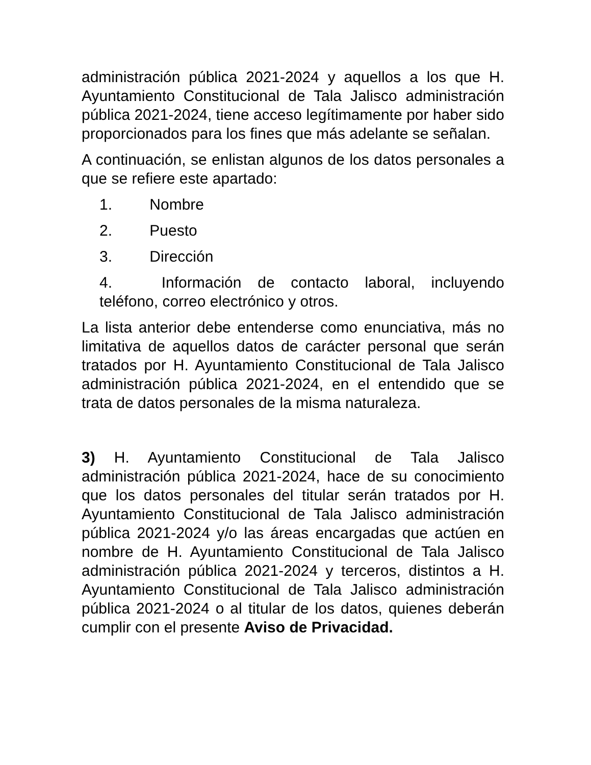administración pública 2021-2024 y aquellos a los que H. Ayuntamiento Constitucional de Tala Jalisco administración pública 2021-2024, tiene acceso legítimamente por haber sido proporcionados para los fines que más adelante se señalan.
A continuación, se enlistan algunos de los datos personales a que se refiere este apartado:
1. Nombre
2. Puesto
3. Dirección
4. Información de contacto laboral, incluyendo teléfono, correo electrónico y otros.
La lista anterior debe entenderse como enunciativa, más no limitativa de aquellos datos de carácter personal que serán tratados por H. Ayuntamiento Constitucional de Tala Jalisco administración pública 2021-2024, en el entendido que se trata de datos personales de la misma naturaleza.
3) H. Ayuntamiento Constitucional de Tala Jalisco administración pública 2021-2024, hace de su conocimiento que los datos personales del titular serán tratados por H. Ayuntamiento Constitucional de Tala Jalisco administración pública 2021-2024 y/o las áreas encargadas que actúen en nombre de H. Ayuntamiento Constitucional de Tala Jalisco administración pública 2021-2024 y terceros, distintos a H. Ayuntamiento Constitucional de Tala Jalisco administración pública 2021-2024 o al titular de los datos, quienes deberán cumplir con el presente Aviso de Privacidad.